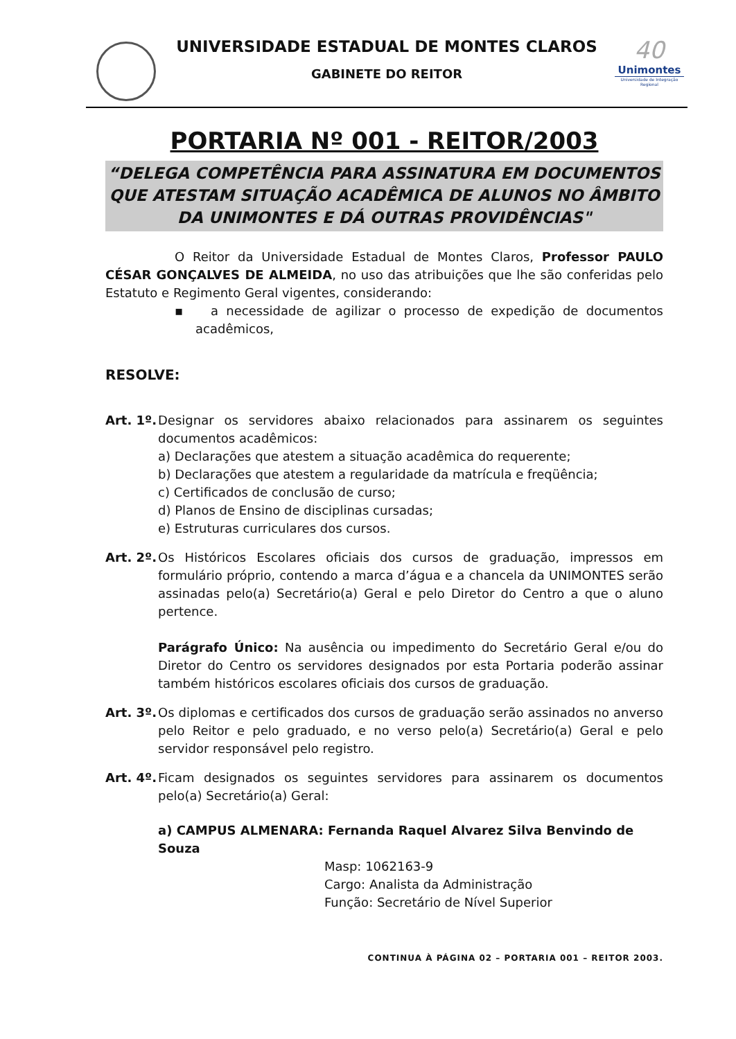UNIVERSIDADE ESTADUAL DE MONTES CLAROS
GABINETE DO REITOR
40
Unimontes
Universidade de Integração Regional
PORTARIA Nº 001 - REITOR/2003
“DELEGA COMPETÊNCIA PARA ASSINATURA EM DOCUMENTOS QUE ATESTAM SITUAÇÃO ACADÊMICA DE ALUNOS NO ÂMBITO DA UNIMONTES E DÁ OUTRAS PROVIDÊNCIAS"
O Reitor da Universidade Estadual de Montes Claros, Professor PAULO CÉSAR GONÇALVES DE ALMEIDA, no uso das atribuições que lhe são conferidas pelo Estatuto e Regimento Geral vigentes, considerando:
▪ a necessidade de agilizar o processo de expedição de documentos acadêmicos,
RESOLVE:
Art. 1º.
Designar os servidores abaixo relacionados para assinarem os seguintes documentos acadêmicos:
a) Declarações que atestem a situação acadêmica do requerente;
b) Declarações que atestem a regularidade da matrícula e freqüência;
c) Certificados de conclusão de curso;
d) Planos de Ensino de disciplinas cursadas;
e) Estruturas curriculares dos cursos.
Art. 2º.
Os Históricos Escolares oficiais dos cursos de graduação, impressos em formulário próprio, contendo a marca d’água e a chancela da UNIMONTES serão assinadas pelo(a) Secretário(a) Geral e pelo Diretor do Centro a que o aluno pertence.
Parágrafo Único: Na ausência ou impedimento do Secretário Geral e/ou do Diretor do Centro os servidores designados por esta Portaria poderão assinar também históricos escolares oficiais dos cursos de graduação.
Art. 3º.
Os diplomas e certificados dos cursos de graduação serão assinados no anverso pelo Reitor e pelo graduado, e no verso pelo(a) Secretário(a) Geral e pelo servidor responsável pelo registro.
Art. 4º.
Ficam designados os seguintes servidores para assinarem os documentos pelo(a) Secretário(a) Geral:
a) CAMPUS ALMENARA: Fernanda Raquel Alvarez Silva Benvindo de Souza
Masp: 1062163-9
Cargo: Analista da Administração
Função: Secretário de Nível Superior
CONTINUA À PÁGINA 02 – PORTARIA 001 – REITOR 2003.